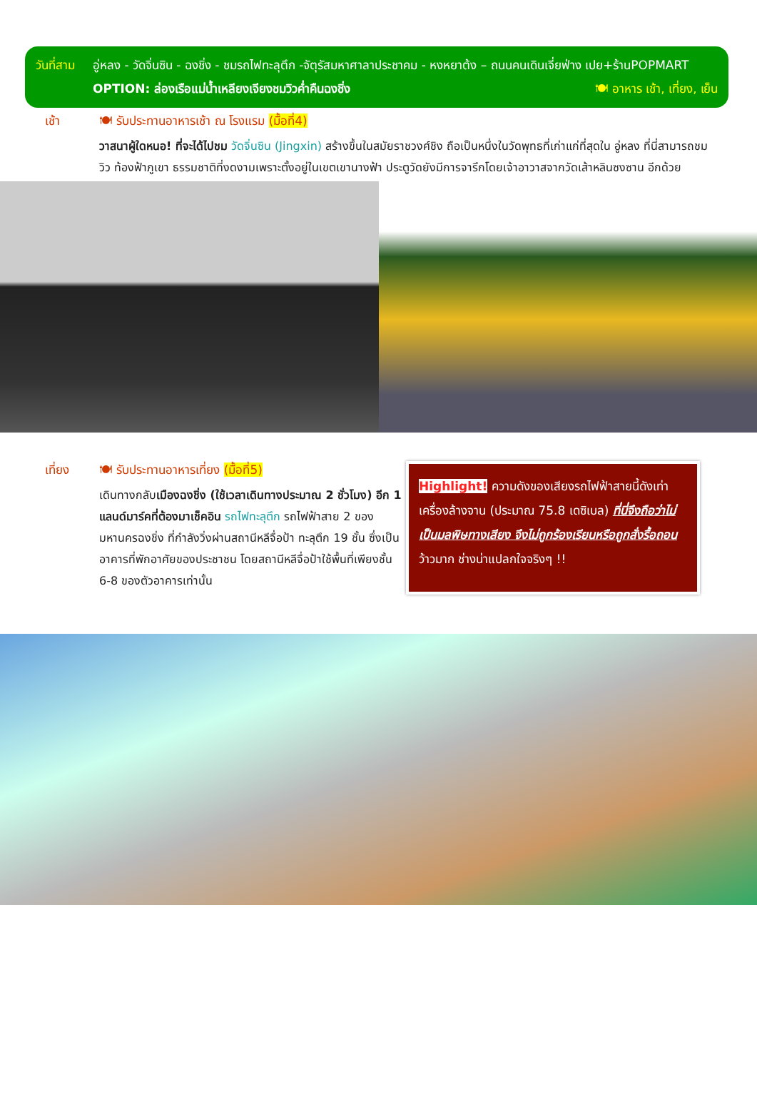วันที่สาม
อู่หลง - วัดจิ่นซิน - ฉงชิ่ง - ชมรถไฟทะลุตึก -จัตุรัสมหาศาลาประชาคม - หงหยาต้ง – ถนนคนเดินเจี่ยฟ่าง เปย+ร้านPOPMART 🍽 อาหาร เช้า, เที่ยง, เย็น
OPTION: ล่องเรือแม่น้ำเหลียงเจียงชมวิวค่ำคืนฉงชิ่ง
เช้า 🍽 รับประทานอาหารเช้า ณ โรงแรม (มื้อที่4)
วาสนาผู้ใดหนอ! ที่จะได้ไปชม วัดจิ่นซิน (Jingxin) สร้างขึ้นในสมัยราชวงศ์ชิง ถือเป็นหนึ่งในวัดพุทธที่เก่าแก่ที่สุดใน อู่หลง ที่นี่สามารถชมวิว ท้องฟ้าภูเขา ธรรมชาติที่งดงามเพราะตั้งอยู่ในเขตเขานางฟ้า ประตูวัดยังมีการจารึกโดยเจ้าอาวาสจากวัดเส้าหลินซงซาน อีกด้วย
เที่ยง 🍽 รับประทานอาหารเที่ยง (มื้อที่5)
เดินทางกลับเมืองฉงชิ่ง (ใช้เวลาเดินทางประมาณ 2 ชั่วโมง) อีก 1 แลนด์มาร์คที่ต้องมาเช็คอิน รถไฟทะลุตึก รถไฟฟ้าสาย 2 ของมหานครฉงชิ่ง ที่กำลังวิ่งผ่านสถานีหลีจื่อป้า ทะลุตึก 19 ชั้น ซึ่งเป็นอาคารที่พักอาศัยของประชาชน โดยสถานีหลีจื่อป้าใช้พื้นที่เพียงชั้น 6-8 ของตัวอาคารเท่านั้น
Highlight! ความดังของเสียงรถไฟฟ้าสายนี้ดังเท่าเครื่องล้างจาน (ประมาณ 75.8 เดซิเบล) ที่นี่จึงถือว่าไม่เป็นมลพิษทางเสียง จึงไม่ถูกร้องเรียนหรือถูกสั่งรื้อถอน ว้าวมาก ช่างน่าแปลกใจจริงๆ !!